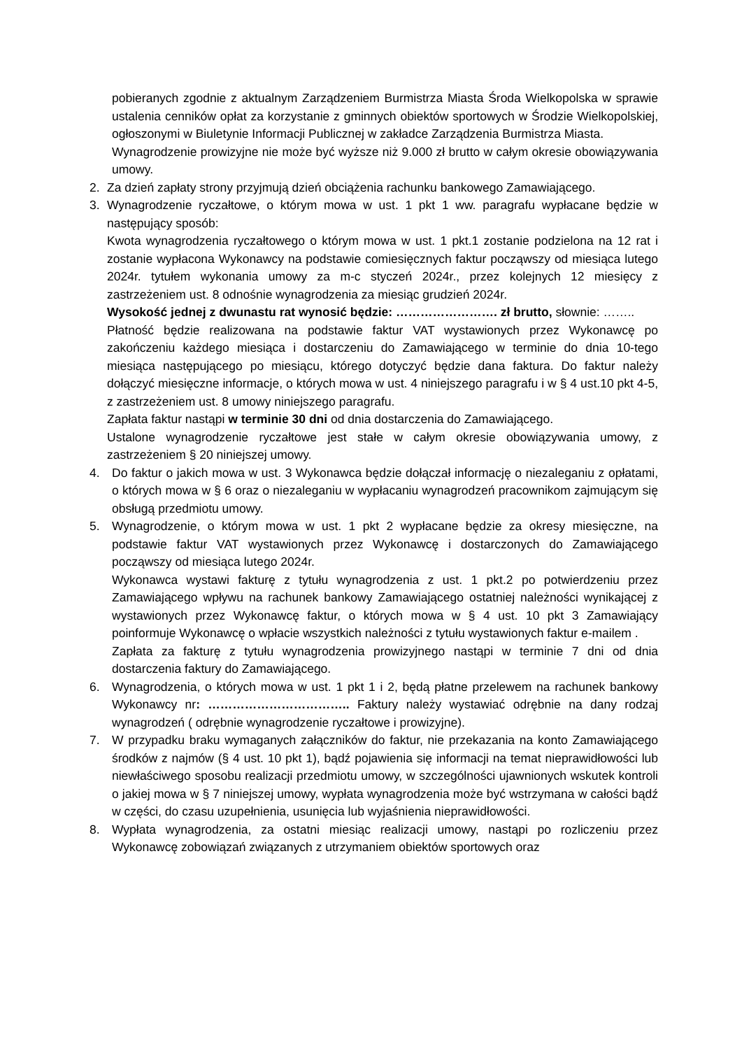pobieranych zgodnie z aktualnym Zarządzeniem Burmistrza Miasta Środa Wielkopolska w sprawie ustalenia cenników opłat za korzystanie z gminnych obiektów sportowych w Środzie Wielkopolskiej, ogłoszonymi w Biuletynie Informacji Publicznej w zakładce Zarządzenia Burmistrza Miasta.
Wynagrodzenie prowizyjne nie może być wyższe niż 9.000 zł brutto w całym okresie obowiązywania umowy.
2. Za dzień zapłaty strony przyjmują dzień obciążenia rachunku bankowego Zamawiającego.
3. Wynagrodzenie ryczałtowe, o którym mowa w ust. 1 pkt 1 ww. paragrafu wypłacane będzie w następujący sposób:
Kwota wynagrodzenia ryczałtowego o którym mowa w ust. 1 pkt.1 zostanie podzielona na 12 rat i zostanie wypłacona Wykonawcy na podstawie comiesięcznych faktur począwszy od miesiąca lutego 2024r. tytułem wykonania umowy za m-c styczeń 2024r., przez kolejnych 12 miesięcy z zastrzeżeniem ust. 8 odnośnie wynagrodzenia za miesiąc grudzień 2024r.
Wysokość jednej z dwunastu rat wynosić będzie: ……………………. zł brutto, słownie: ……..
Płatność będzie realizowana na podstawie faktur VAT wystawionych przez Wykonawcę po zakończeniu każdego miesiąca i dostarczeniu do Zamawiającego w terminie do dnia 10-tego miesiąca następującego po miesiącu, którego dotyczyć będzie dana faktura. Do faktur należy dołączyć miesięczne informacje, o których mowa w ust. 4 niniejszego paragrafu i w § 4 ust.10 pkt 4-5, z zastrzeżeniem ust. 8 umowy niniejszego paragrafu.
Zapłata faktur nastąpi w terminie 30 dni od dnia dostarczenia do Zamawiającego.
Ustalone wynagrodzenie ryczałtowe jest stałe w całym okresie obowiązywania umowy, z zastrzeżeniem § 20 niniejszej umowy.
4. Do faktur o jakich mowa w ust. 3 Wykonawca będzie dołączał informację o niezaleganiu z opłatami, o których mowa w § 6 oraz o niezaleganiu w wypłacaniu wynagrodzeń pracownikom zajmującym się obsługą przedmiotu umowy.
5. Wynagrodzenie, o którym mowa w ust. 1 pkt 2 wypłacane będzie za okresy miesięczne, na podstawie faktur VAT wystawionych przez Wykonawcę i dostarczonych do Zamawiającego począwszy od miesiąca lutego 2024r.
Wykonawca wystawi fakturę z tytułu wynagrodzenia z ust. 1 pkt.2 po potwierdzeniu przez Zamawiającego wpływu na rachunek bankowy Zamawiającego ostatniej należności wynikającej z wystawionych przez Wykonawcę faktur, o których mowa w § 4 ust. 10 pkt 3 Zamawiający poinformuje Wykonawcę o wpłacie wszystkich należności z tytułu wystawionych faktur e-mailem .
Zapłata za fakturę z tytułu wynagrodzenia prowizyjnego nastąpi w terminie 7 dni od dnia dostarczenia faktury do Zamawiającego.
6. Wynagrodzenia, o których mowa w ust. 1 pkt 1 i 2, będą płatne przelewem na rachunek bankowy Wykonawcy nr: …………………………….. Faktury należy wystawiać odrębnie na dany rodzaj wynagrodzeń ( odrębnie wynagrodzenie ryczałtowe i prowizyjne).
7. W przypadku braku wymaganych załączników do faktur, nie przekazania na konto Zamawiającego środków z najmów (§ 4 ust. 10 pkt 1), bądź pojawienia się informacji na temat nieprawidłowości lub niewłaściwego sposobu realizacji przedmiotu umowy, w szczególności ujawnionych wskutek kontroli o jakiej mowa w § 7 niniejszej umowy, wypłata wynagrodzenia może być wstrzymana w całości bądź w części, do czasu uzupełnienia, usunięcia lub wyjaśnienia nieprawidłowości.
8. Wypłata wynagrodzenia, za ostatni miesiąc realizacji umowy, nastąpi po rozliczeniu przez Wykonawcę zobowiązań związanych z utrzymaniem obiektów sportowych oraz